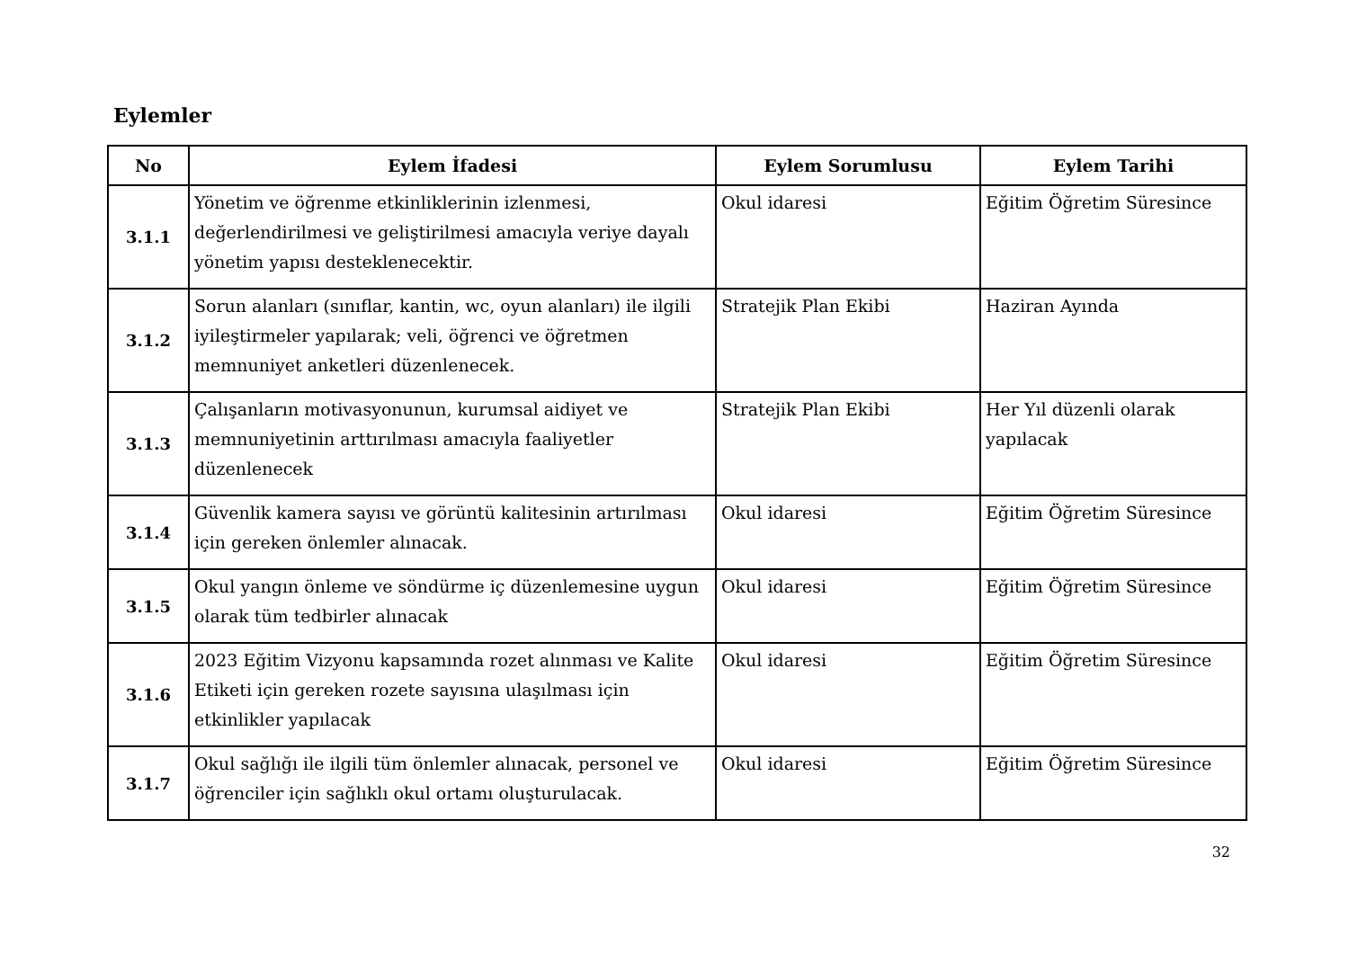Eylemler
| No | Eylem İfadesi | Eylem Sorumlusu | Eylem Tarihi |
| --- | --- | --- | --- |
| 3.1.1 | Yönetim ve öğrenme etkinliklerinin izlenmesi, değerlendirilmesi ve geliştirilmesi amacıyla veriye dayalı yönetim yapısı desteklenecektir. | Okul idaresi | Eğitim Öğretim Süresince |
| 3.1.2 | Sorun alanları (sınıflar, kantin, wc, oyun alanları) ile ilgili iyileştirmeler yapılarak; veli, öğrenci ve öğretmen memnuniyet anketleri düzenlenecek. | Stratejik Plan Ekibi | Haziran Ayında |
| 3.1.3 | Çalışanların motivasyonunun, kurumsal aidiyet ve memnuniyetinin arttırılması amacıyla faaliyetler düzenlenecek | Stratejik Plan Ekibi | Her Yıl düzenli olarak yapılacak |
| 3.1.4 | Güvenlik kamera sayısı ve görüntü kalitesinin artırılması için gereken önlemler alınacak. | Okul idaresi | Eğitim Öğretim Süresince |
| 3.1.5 | Okul yangın önleme ve söndürme iç düzenlemesine uygun olarak tüm tedbirler alınacak | Okul idaresi | Eğitim Öğretim Süresince |
| 3.1.6 | 2023 Eğitim Vizyonu kapsamında rozet alınması ve Kalite Etiketi için gereken rozete sayısına ulaşılması için etkinlikler yapılacak | Okul idaresi | Eğitim Öğretim Süresince |
| 3.1.7 | Okul sağlığı ile ilgili tüm önlemler alınacak, personel ve öğrenciler için sağlıklı okul ortamı oluşturulacak. | Okul idaresi | Eğitim Öğretim Süresince |
32